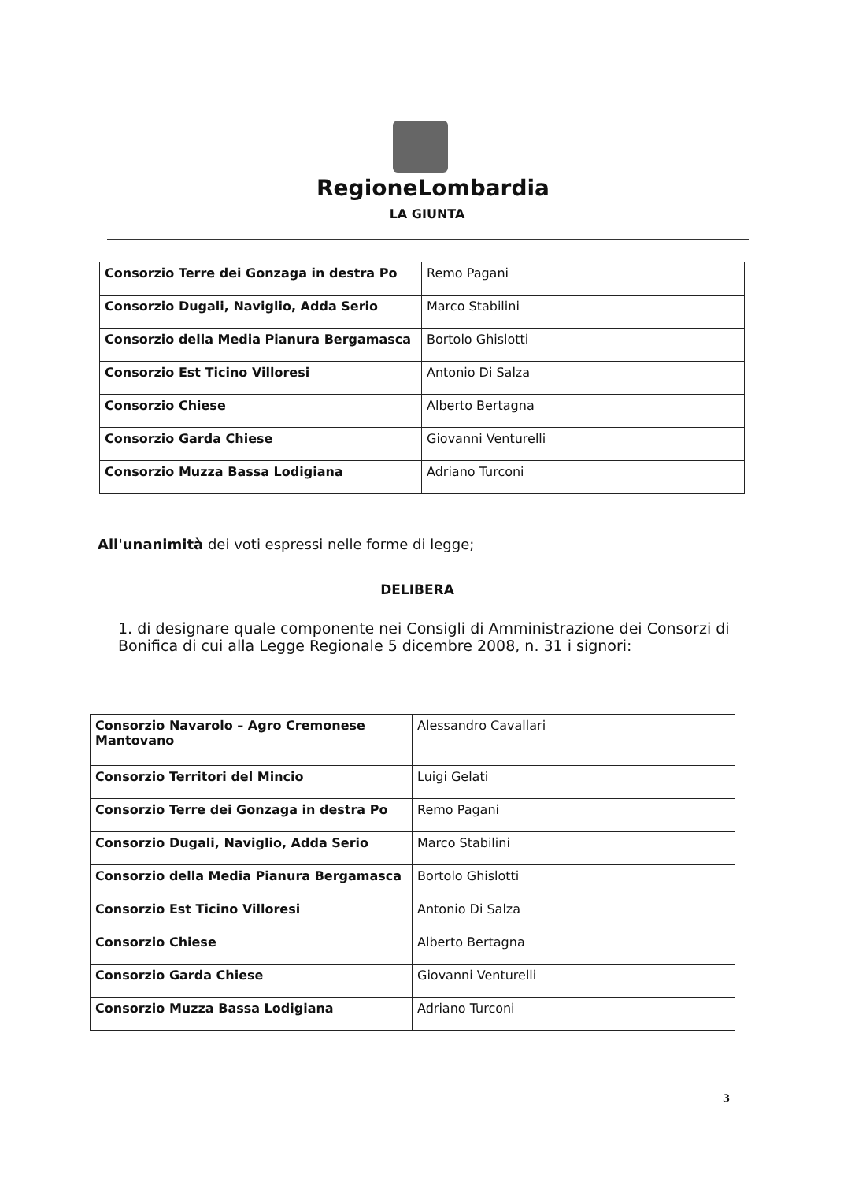RegioneLombardia
LA GIUNTA
| Consorzio Terre dei Gonzaga in destra Po | Remo Pagani |
| Consorzio Dugali, Naviglio, Adda Serio | Marco Stabilini |
| Consorzio della Media Pianura Bergamasca | Bortolo Ghislotti |
| Consorzio Est Ticino Villoresi | Antonio Di Salza |
| Consorzio Chiese | Alberto Bertagna |
| Consorzio Garda Chiese | Giovanni Venturelli |
| Consorzio Muzza Bassa Lodigiana | Adriano Turconi |
All'unanimità dei voti espressi nelle forme di legge;
DELIBERA
1. di designare quale componente nei Consigli di Amministrazione dei Consorzi di Bonifica di cui alla Legge Regionale 5 dicembre 2008, n. 31 i signori:
| Consorzio Navarolo – Agro Cremonese Mantovano | Alessandro Cavallari |
| Consorzio Territori del Mincio | Luigi Gelati |
| Consorzio Terre dei Gonzaga in destra Po | Remo Pagani |
| Consorzio Dugali, Naviglio, Adda Serio | Marco Stabilini |
| Consorzio della Media Pianura Bergamasca | Bortolo Ghislotti |
| Consorzio Est Ticino Villoresi | Antonio Di Salza |
| Consorzio Chiese | Alberto Bertagna |
| Consorzio Garda Chiese | Giovanni Venturelli |
| Consorzio Muzza Bassa Lodigiana | Adriano Turconi |
3